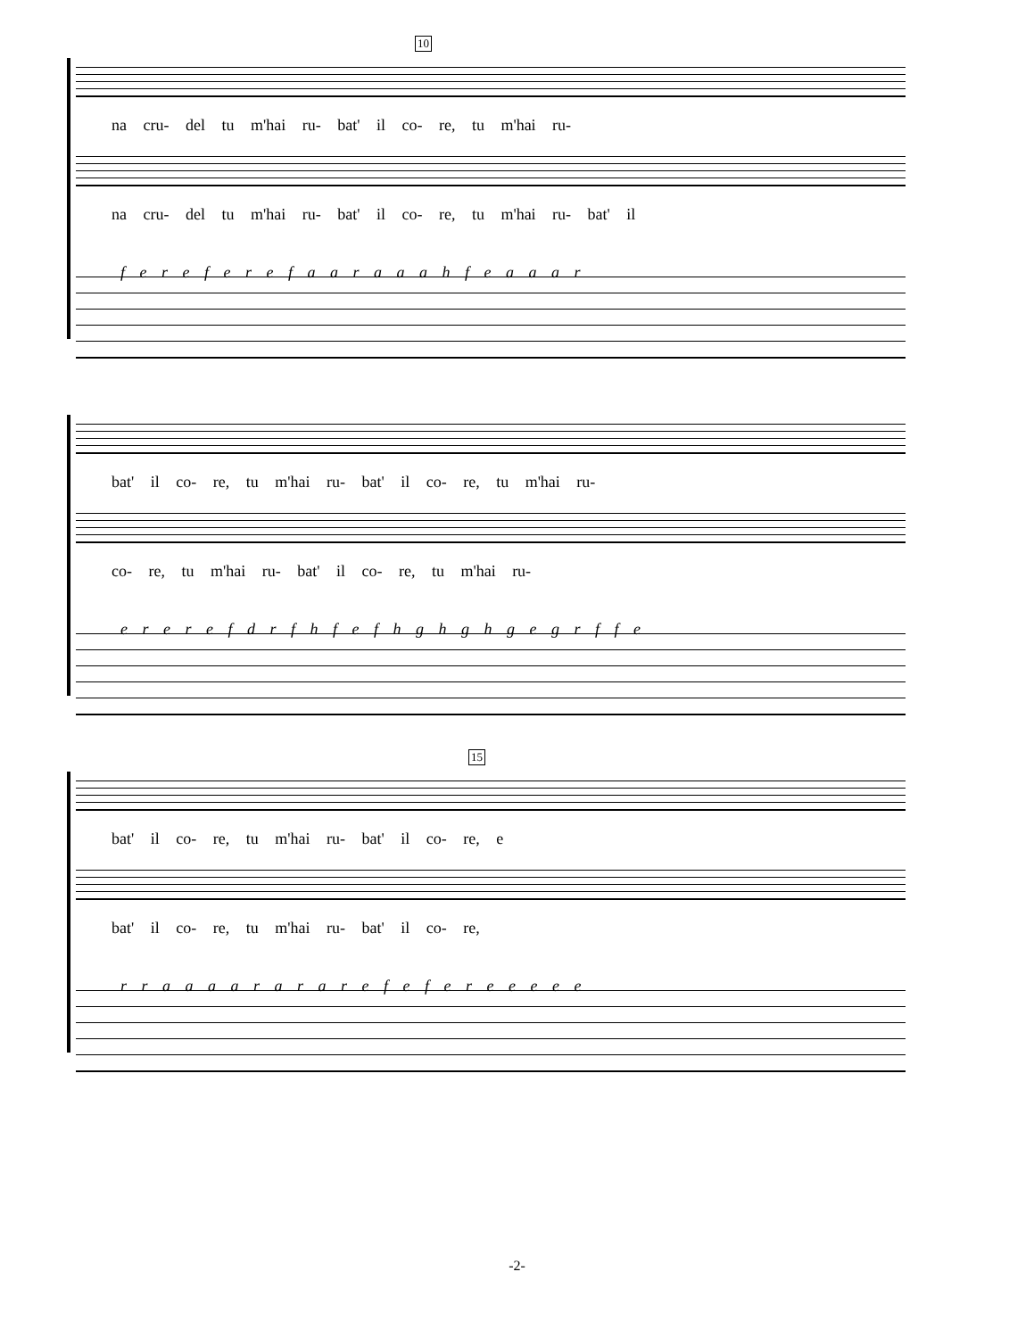10
na cru- del tu m'hai ru- bat' il co- re, tu m'hai ru-
na cru- del tu m'hai ru- bat' il co- re, tu m'hai ru- bat' il
f e r e f e r e f a a r a a a h f e a a a r
bat' il co- re, tu m'hai ru- bat' il co- re, tu m'hai ru-
co- re, tu m'hai ru- bat' il co- re, tu m'hai ru-
e r e r e f d r f h f e f h g h g h g e g r f f e
15
bat' il co- re, tu m'hai ru- bat' il co- re, e
bat' il co- re, tu m'hai ru- bat' il co- re,
r r a a a a r a r a r e f e f e r e e e e e
-2-